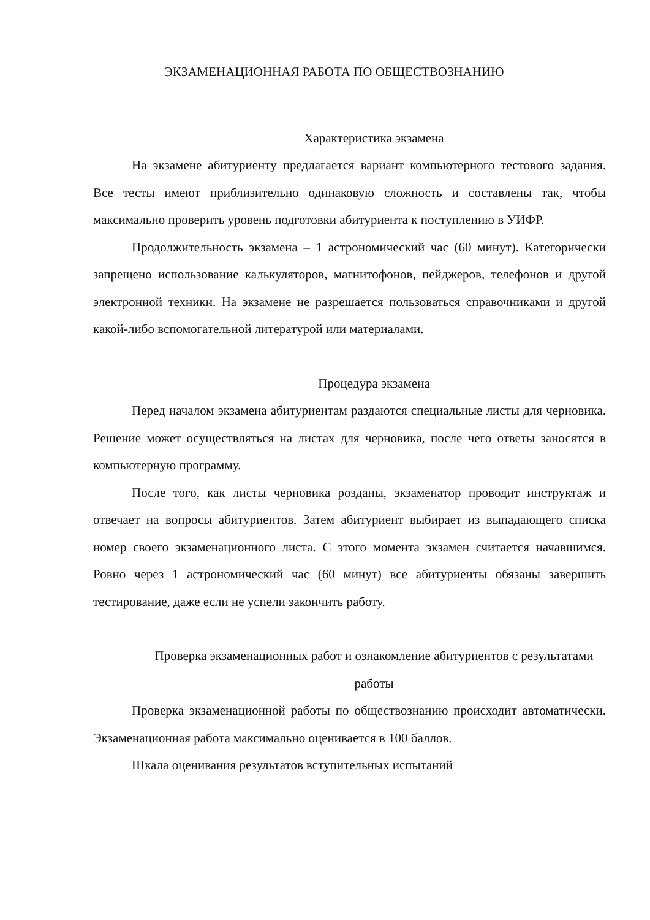ЭКЗАМЕНАЦИОННАЯ РАБОТА ПО ОБЩЕСТВОЗНАНИЮ
Характеристика экзамена
На экзамене абитуриенту предлагается вариант компьютерного тестового задания. Все тесты имеют приблизительно одинаковую сложность и составлены так, чтобы максимально проверить уровень подготовки абитуриента к поступлению в УИФР.
Продолжительность экзамена – 1 астрономический час (60 минут). Категорически запрещено использование калькуляторов, магнитофонов, пейджеров, телефонов и другой электронной техники. На экзамене не разрешается пользоваться справочниками и другой какой-либо вспомогательной литературой или материалами.
Процедура экзамена
Перед началом экзамена абитуриентам раздаются специальные листы для черновика. Решение может осуществляться на листах для черновика, после чего ответы заносятся в компьютерную программу.
После того, как листы черновика розданы, экзаменатор проводит инструктаж и отвечает на вопросы абитуриентов. Затем абитуриент выбирает из выпадающего списка номер своего экзаменационного листа. С этого момента экзамен считается начавшимся. Ровно через 1 астрономический час (60 минут) все абитуриенты обязаны завершить тестирование, даже если не успели закончить работу.
Проверка экзаменационных работ и ознакомление абитуриентов с результатами работы
Проверка экзаменационной работы по обществознанию происходит автоматически. Экзаменационная работа максимально оценивается в 100 баллов.
Шкала оценивания результатов вступительных испытаний